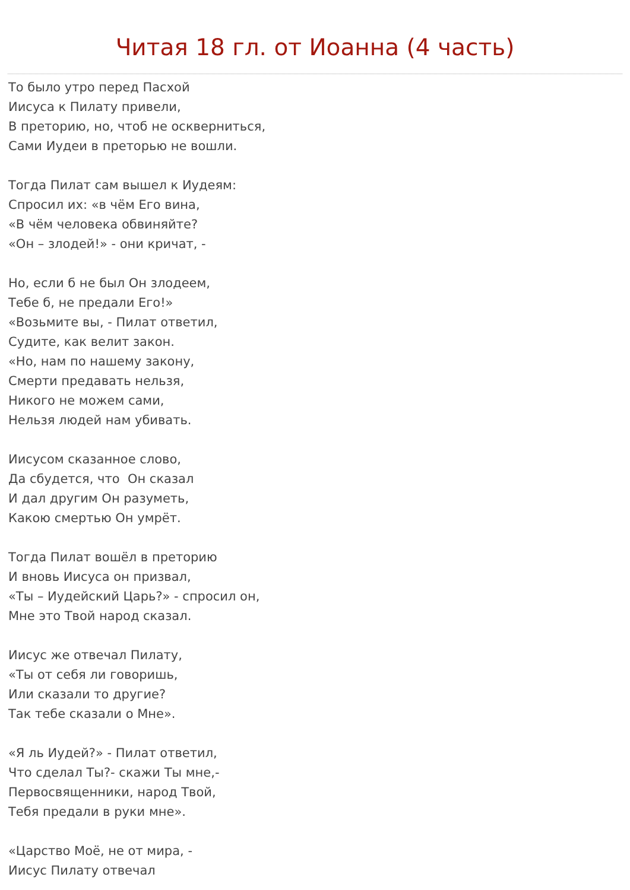Читая 18 гл. от Иоанна (4 часть)
То было утро перед Пасхой
Иисуса к Пилату привели,
В преторию, но, чтоб не оскверниться,
Сами Иудеи в преторью не вошли.
Тогда Пилат сам вышел к Иудеям:
Спросил их: «в чём Его вина,
«В чём человека обвиняйте?
«Он – злодей!» - они кричат, -
Но, если б не был Он злодеем,
Тебе б, не предали Его!»
«Возьмите вы, - Пилат ответил,
Судите, как велит закон.
«Но, нам по нашему закону,
Смерти предавать нельзя,
Никого не можем сами,
Нельзя людей нам убивать.
Иисусом сказанное слово,
Да сбудется, что Он сказал
И дал другим Он разуметь,
Какою смертью Он умрёт.
Тогда Пилат вошёл в преторию
И вновь Иисуса он призвал,
«Ты – Иудейский Царь?» - спросил он,
Мне это Твой народ сказал.
Иисус же отвечал Пилату,
«Ты от себя ли говоришь,
Или сказали то другие?
Так тебе сказали о Мне».
«Я ль Иудей?» - Пилат ответил,
Что сделал Ты?- скажи Ты мне,-
Первосвященники, народ Твой,
Тебя предали в руки мне».
«Царство Моё, не от мира, -
Иисус Пилату отвечал